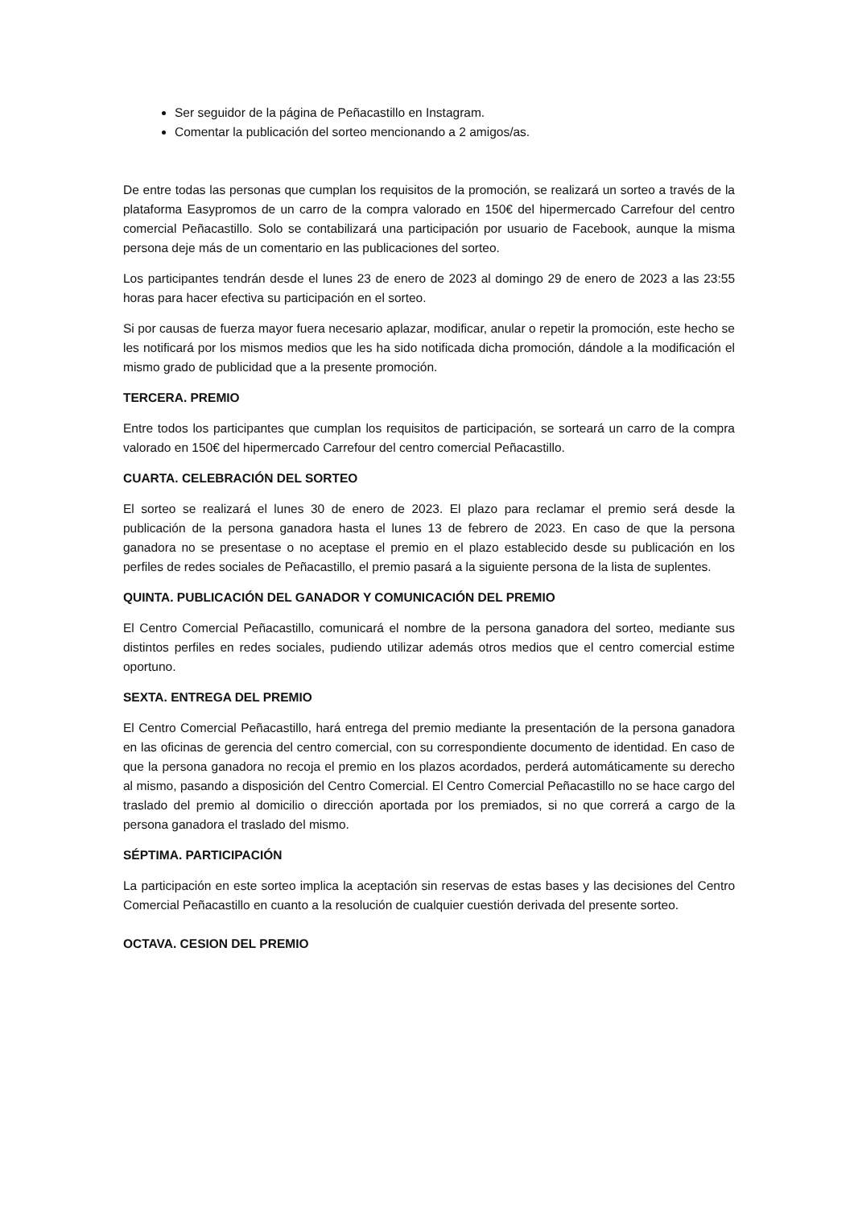Ser seguidor de la página de Peñacastillo en Instagram.
Comentar la publicación del sorteo mencionando a 2 amigos/as.
De entre todas las personas que cumplan los requisitos de la promoción, se realizará un sorteo a través de la plataforma Easypromos de un carro de la compra valorado en 150€ del hipermercado Carrefour del centro comercial Peñacastillo. Solo se contabilizará una participación por usuario de Facebook, aunque la misma persona deje más de un comentario en las publicaciones del sorteo.
Los participantes tendrán desde el lunes 23 de enero de 2023 al domingo 29 de enero de 2023 a las 23:55 horas para hacer efectiva su participación en el sorteo.
Si por causas de fuerza mayor fuera necesario aplazar, modificar, anular o repetir la promoción, este hecho se les notificará por los mismos medios que les ha sido notificada dicha promoción, dándole a la modificación el mismo grado de publicidad que a la presente promoción.
TERCERA. PREMIO
Entre todos los participantes que cumplan los requisitos de participación, se sorteará un carro de la compra valorado en 150€ del hipermercado Carrefour del centro comercial Peñacastillo.
CUARTA. CELEBRACIÓN DEL SORTEO
El sorteo se realizará el lunes 30 de enero de 2023. El plazo para reclamar el premio será desde la publicación de la persona ganadora hasta el lunes 13 de febrero de 2023. En caso de que la persona ganadora no se presentase o no aceptase el premio en el plazo establecido desde su publicación en los perfiles de redes sociales de Peñacastillo, el premio pasará a la siguiente persona de la lista de suplentes.
QUINTA. PUBLICACIÓN DEL GANADOR Y COMUNICACIÓN DEL PREMIO
El Centro Comercial Peñacastillo, comunicará el nombre de la persona ganadora del sorteo, mediante sus distintos perfiles en redes sociales, pudiendo utilizar además otros medios que el centro comercial estime oportuno.
SEXTA. ENTREGA DEL PREMIO
El Centro Comercial Peñacastillo, hará entrega del premio mediante la presentación de la persona ganadora en las oficinas de gerencia del centro comercial, con su correspondiente documento de identidad. En caso de que la persona ganadora no recoja el premio en los plazos acordados, perderá automáticamente su derecho al mismo, pasando a disposición del Centro Comercial. El Centro Comercial Peñacastillo no se hace cargo del traslado del premio al domicilio o dirección aportada por los premiados, si no que correrá a cargo de la persona ganadora el traslado del mismo.
SÉPTIMA. PARTICIPACIÓN
La participación en este sorteo implica la aceptación sin reservas de estas bases y las decisiones del Centro Comercial Peñacastillo en cuanto a la resolución de cualquier cuestión derivada del presente sorteo.
OCTAVA. CESION DEL PREMIO